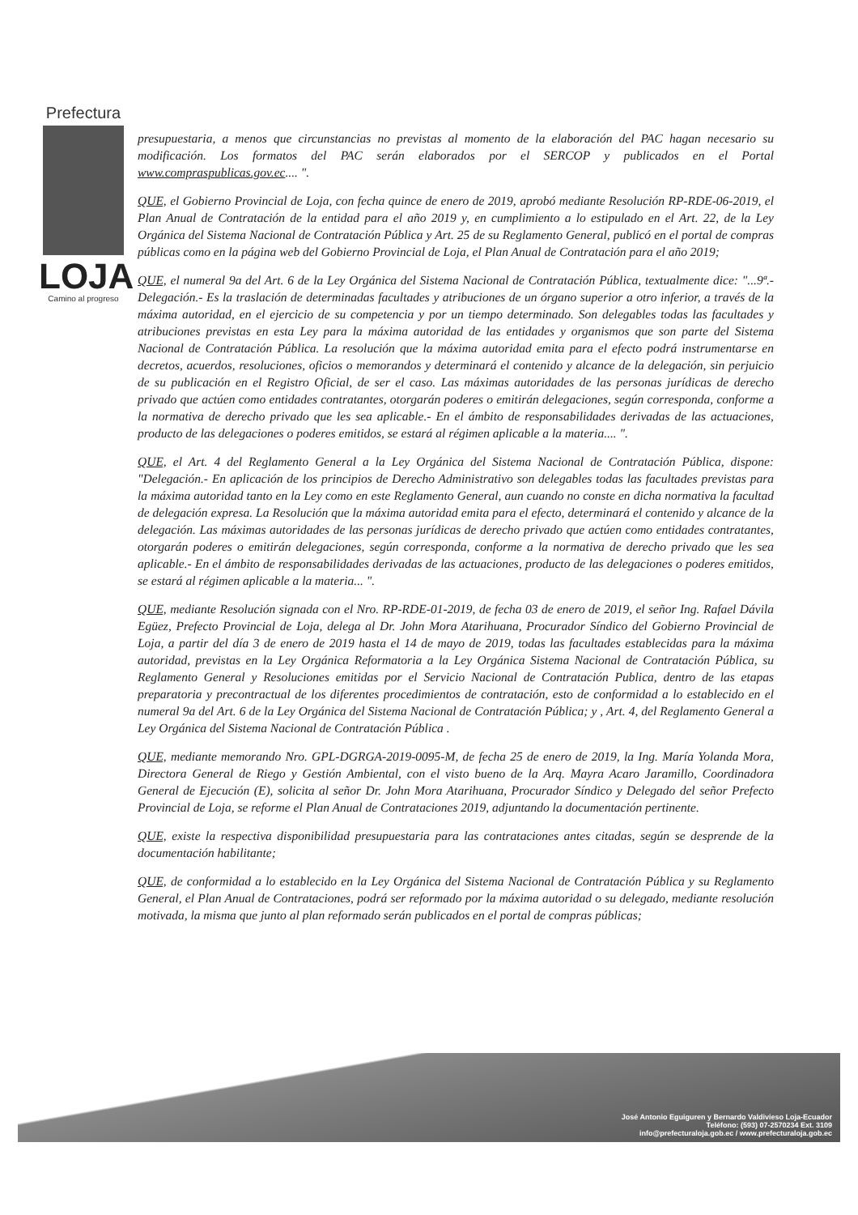Prefectura
LOJA
Camino al progreso
presupuestaria, a menos que circunstancias no previstas al momento de la elaboración del PAC hagan necesario su modificación. Los formatos del PAC serán elaborados por el SERCOP y publicados en el Portal www.compraspublicas.gov.ec.... ".
QUE, el Gobierno Provincial de Loja, con fecha quince de enero de 2019, aprobó mediante Resolución RP-RDE-06-2019, el Plan Anual de Contratación de la entidad para el año 2019 y, en cumplimiento a lo estipulado en el Art. 22, de la Ley Orgánica del Sistema Nacional de Contratación Pública y Art. 25 de su Reglamento General, publicó en el portal de compras públicas como en la página web del Gobierno Provincial de Loja, el Plan Anual de Contratación para el año 2019;
QUE, el numeral 9a del Art. 6 de la Ley Orgánica del Sistema Nacional de Contratación Pública, textualmente dice: "...9ª.- Delegación.- Es la traslación de determinadas facultades y atribuciones de un órgano superior a otro inferior, a través de la máxima autoridad, en el ejercicio de su competencia y por un tiempo determinado. Son delegables todas las facultades y atribuciones previstas en esta Ley para la máxima autoridad de las entidades y organismos que son parte del Sistema Nacional de Contratación Pública. La resolución que la máxima autoridad emita para el efecto podrá instrumentarse en decretos, acuerdos, resoluciones, oficios o memorandos y determinará el contenido y alcance de la delegación, sin perjuicio de su publicación en el Registro Oficial, de ser el caso. Las máximas autoridades de las personas jurídicas de derecho privado que actúen como entidades contratantes, otorgarán poderes o emitirán delegaciones, según corresponda, conforme a la normativa de derecho privado que les sea aplicable.- En el ámbito de responsabilidades derivadas de las actuaciones, producto de las delegaciones o poderes emitidos, se estará al régimen aplicable a la materia.... ".
QUE, el Art. 4 del Reglamento General a la Ley Orgánica del Sistema Nacional de Contratación Pública, dispone: "Delegación.- En aplicación de los principios de Derecho Administrativo son delegables todas las facultades previstas para la máxima autoridad tanto en la Ley como en este Reglamento General, aun cuando no conste en dicha normativa la facultad de delegación expresa. La Resolución que la máxima autoridad emita para el efecto, determinará el contenido y alcance de la delegación. Las máximas autoridades de las personas jurídicas de derecho privado que actúen como entidades contratantes, otorgarán poderes o emitirán delegaciones, según corresponda, conforme a la normativa de derecho privado que les sea aplicable.- En el ámbito de responsabilidades derivadas de las actuaciones, producto de las delegaciones o poderes emitidos, se estará al régimen aplicable a la materia... ".
QUE, mediante Resolución signada con el Nro. RP-RDE-01-2019, de fecha 03 de enero de 2019, el señor Ing. Rafael Dávila Egüez, Prefecto Provincial de Loja, delega al Dr. John Mora Atarihuana, Procurador Síndico del Gobierno Provincial de Loja, a partir del día 3 de enero de 2019 hasta el 14 de mayo de 2019, todas las facultades establecidas para la máxima autoridad, previstas en la Ley Orgánica Reformatoria a la Ley Orgánica Sistema Nacional de Contratación Pública, su Reglamento General y Resoluciones emitidas por el Servicio Nacional de Contratación Publica, dentro de las etapas preparatoria y precontractual de los diferentes procedimientos de contratación, esto de conformidad a lo establecido en el numeral 9a del Art. 6 de la Ley Orgánica del Sistema Nacional de Contratación Pública; y , Art. 4, del Reglamento General a Ley Orgánica del Sistema Nacional de Contratación Pública .
QUE, mediante memorando Nro. GPL-DGRGA-2019-0095-M, de fecha 25 de enero de 2019, la Ing. María Yolanda Mora, Directora General de Riego y Gestión Ambiental, con el visto bueno de la Arq. Mayra Acaro Jaramillo, Coordinadora General de Ejecución (E), solicita al señor Dr. John Mora Atarihuana, Procurador Síndico y Delegado del señor Prefecto Provincial de Loja, se reforme el Plan Anual de Contrataciones 2019, adjuntando la documentación pertinente.
QUE, existe la respectiva disponibilidad presupuestaria para las contrataciones antes citadas, según se desprende de la documentación habilitante;
QUE, de conformidad a lo establecido en la Ley Orgánica del Sistema Nacional de Contratación Pública y su Reglamento General, el Plan Anual de Contrataciones, podrá ser reformado por la máxima autoridad o su delegado, mediante resolución motivada, la misma que junto al plan reformado serán publicados en el portal de compras públicas;
José Antonio Eguiguren y Bernardo Valdivieso Loja-Ecuador
Teléfono: (593) 07-2570234 Ext. 3109
info@prefecturaloja.gob.ec / www.prefecturaloja.gob.ec